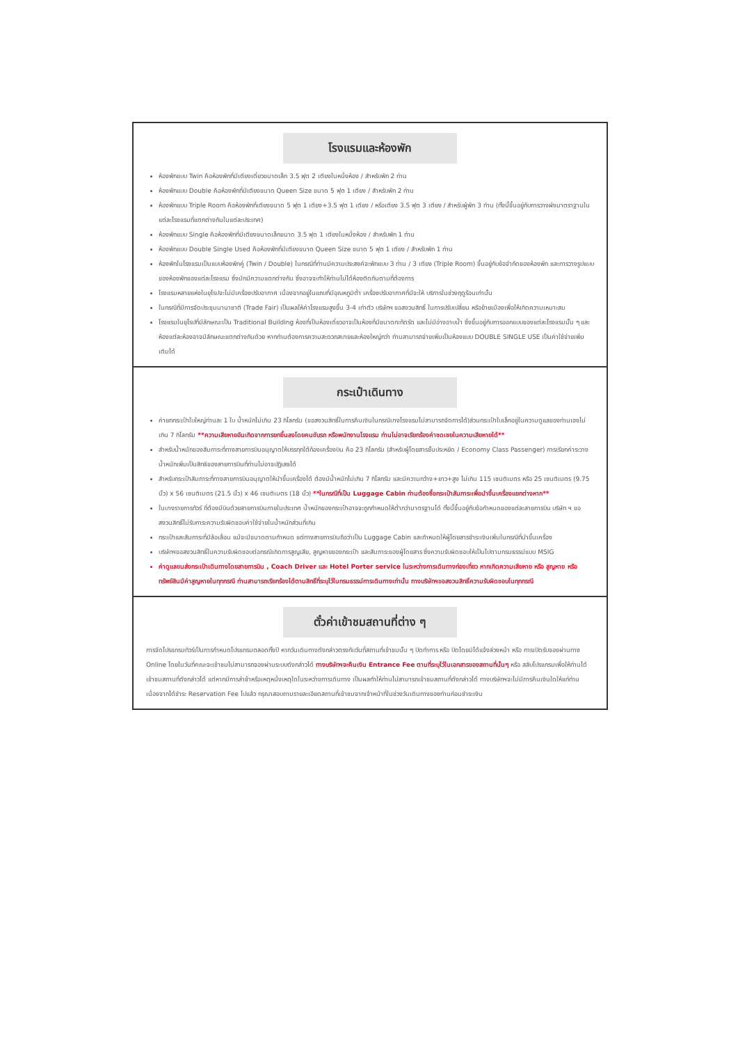โรงแรมและห้องพัก
ห้องพักแบบ Twin คือห้องพักที่มีเตียงเดี่ยวขนาดเล็ก 3.5 ฟุต 2 เตียงในหนึ่งห้อง / สำหรับพัก 2 ท่าน
ห้องพักแบบ Double คือห้องพักที่มีเตียงขนาด Queen Size ขนาด 5 ฟุต 1 เตียง / สำหรับพัก 2 ท่าน
ห้องพักแบบ Triple Room คือห้องพักที่เตียงขนาด 5 ฟุต 1 เตียง+3.5 ฟุต 1 เตียง / หรือเตียง 3.5 ฟุต 3 เตียง / สำหรับผู้พัก 3 ท่าน (ทั้งนี้ขึ้นอยู่กับการวางผังมาตราฐานในแต่ละโรงแรมที่แตกต่างกันในแต่ละประเทศ)
ห้องพักแบบ Single คือห้องพักที่มีเตียงขนาดเล็กขนาด 3.5 ฟุต 1 เตียงในหนึ่งห้อง / สำหรับพัก 1 ท่าน
ห้องพักแบบ Double Single Used คือห้องพักที่มีเตียงขนาด Queen Size ขนาด 5 ฟุต 1 เตียง / สำหรับพัก 1 ท่าน
ห้องพักในโรงแรมเป็นแบบห้องพักคู่ (Twin / Double) ในกรณีที่ท่านมีความประสงค์จะพักแบบ 3 ท่าน / 3 เตียง (Triple Room) ขึ้นอยู่กับข้อจำกัดของห้องพัก และการวางรูปแบบของห้องพักของแต่ละโรงแรม ซึ่งมักมีความแตกต่างกัน ซึ่งอาจจะทำให้ท่านไม่ได้ห้องติดกันตามที่ต้องการ
โรงแรมหลายแห่งในยุโรปจะไม่มีเครื่องปรับอากาศ เนื่องจากอยู่ในแถบที่มีอุณหภูมิต่ำ เครื่องปรับอากาศที่มีจะให้ บริการในช่วงฤดูร้อนเท่านั้น
ในกรณีที่มีการจัดประชุมนานาชาติ (Trade Fair) เป็นผลให้ค่าโรงแรมสูงขึ้น 3-4 เท่าตัว บริษัทฯ ขอสงวนสิทธิ์ ในการปรับเปลี่ยน หรือย้ายเมืองเพื่อให้เกิดความเหมาะสม
โรงแรมในยุโรปที่มีลักษณะเป็น Traditional Building ห้องที่เป็นห้องเดี่ยวอาจเป็นห้องที่มีขนาดกะทัดรัด และไม่มีอ่างอาบน้ำ ซึ่งขึ้นอยู่กับการออกแบบของแต่ละโรงแรมนั้น ๆ และห้องแต่ละห้องอาจมีลักษณะแตกต่างกันด้วย หากท่านต้องการความสะดวกสบายและห้องใหญ่กว่า ท่านสามารถจ่ายเพิ่มเป็นห้องแบบ DOUBLE SINGLE USE เป็นค่าใช้จ่ายเพิ่มเติมได้
กระเป๋าเดินทาง
ค่ายกกระเป๋าใบใหญ่ท่านละ 1 ใบ น้ำหนักไม่เกิน 23 กิโลกรัม (ขอสงวนสิทธิ์ในการคืนเงินในกรณีบางโรงแรมไม่สามารถจัดการได้)ส่วนกระเป๋าใบเล็กอยู่ในความดูแลของท่านเองไม่เกิน 7 กิโลกรัม **ความเสียหายอันเกิดจากการยกขึ้นลงโดยคนขับรถ หรือพนักงานโรงแรม ท่านไม่อาจเรียกร้องค่าชดเชยในความเสียหายได้**
สำหรับน้ำหนักของสัมภาระที่ทางสายการบินอนุญาตให้บรรทุกใต้ท้องเครื่องบิน คือ 23 กิโลกรัม (สำหรับผู้โดยสารชั้นประหยัด / Economy Class Passenger) การเรียกค่าระวางน้ำหนักเพิ่มเป็นสิทธิของสายการบินที่ท่านไม่อาจปฏิเสธได้
สำหรับกระเป๋าสัมภาระที่ทางสายการบินอนุญาตให้นำขึ้นเครื่องได้ ต้องมีน้ำหนักไม่เกิน 7 กิโลกรัม และมีความกว้าง+ยาว+สูง ไม่เกิน 115 เซนติเมตร หรือ 25 เซนติเมตร (9.75 นิ้ว) x 56 เซนติเมตร (21.5 นิ้ว) x 46 เซนติเมตร (18 นิ้ว) **ในกรณีที่เป็น Luggage Cabin ท่านต้องซื้อกระเป๋าสัมภาระเพื่อนำขึ้นเครื่องแยกต่างหาก**
ในบางรายการทัวร์ ที่ต้องมีบินด้วยสายการบินภายในประเทศ น้ำหนักของกระเป๋าอาจจะถูกกำหนดให้ต่ำกว่ามาตรฐานได้ ทั้งนี้ขึ้นอยู่กับข้อกำหนดของแต่ละสายการบิน บริษัท ฯ ขอสงวนสิทธิ์ไม่รับภาระความรับผิดชอบค่าใช้จ่ายในน้ำหนักส่วนที่เกิน
กระเป๋าและสัมภาระที่มีล้อเลื่อน แม้จะมีขนาดตามกำหนด แต่ทางสายการบินถือว่าเป็น Luggage Cabin และกำหนดให้ผู้โดยสารชำระเงินเพิ่มในกรณีที่นำขึ้นเครื่อง
บริษัทฯขอสงวนสิทธิ์ในความรับผิดชอบต่อกรณีเกิดการสูญเสีย, สูญหายของกระเป๋า และสัมภาระของผู้โดยสาร ซึ่งความรับผิดชอบให้เป็นไปตามกรมธรรม์แบบ MSIG
ค่าดูแลขนส่งกระเป๋าเดินทางโดยสายการบิน , Coach Driver และ Hotel Porter service ในระหว่างการเดินทางท่องเที่ยว หากเกิดความเสียหาย หรือ สูญหาย หรือ ทรัพย์สินมีค่าสูญหายในทุกกรณี ท่านสามารถเรียกร้องได้ตามสิทธิ์ที่ระบุไว้ในกรมธรรม์การเดินทางเท่านั้น ทางบริษัทฯขอสงวนสิทธิ์ความรับผิดชอบในทุกกรณี
ตั๋วค่าเข้าชมสถานที่ต่าง ๆ
การจัดโปรแกรมทัวร์เป็นการกำหนดโปรแกรมตลอดทั้งปี หากวันเดินทางดังกล่าวตรงกับวันที่สถานที่เข้าชมนั้น ๆ ปิดทำการ หรือ ปิดโดยมิได้แจ้งล่วงหน้า หรือ การเปิดรับจองผ่านทาง Online โดยในวันที่คณะจะเข้าชมไม่สามารถจองผ่านระบบดังกล่าวได้ ทางบริษัทฯจะคืนเงิน Entrance Fee ตามที่ระบุไว้ในเอกสารของสถานที่นั้นๆ หรือ สลับโปรแกรมเพื่อให้ท่านได้เข้าชมสถานที่ดังกล่าวได้ แต่หากมีการล่าช้าหรือเหตุหนึ่งเหตุใดในระหว่างการเดินทาง เป็นผลทำให้ท่านไม่สามารถเข้าชมสถานที่ดังกล่าวได้ ทางบริษัทฯจะไม่มีการคืนเงินใดให้แก่ท่าน เนื่องจากได้ชำระ Reservation Fee ไปแล้ว กรุณาสอบถามรายละเอียดสถานที่เข้าชมจากเจ้าหน้าที่ในช่วงวันเดินทางของท่านก่อนชำระเงิน